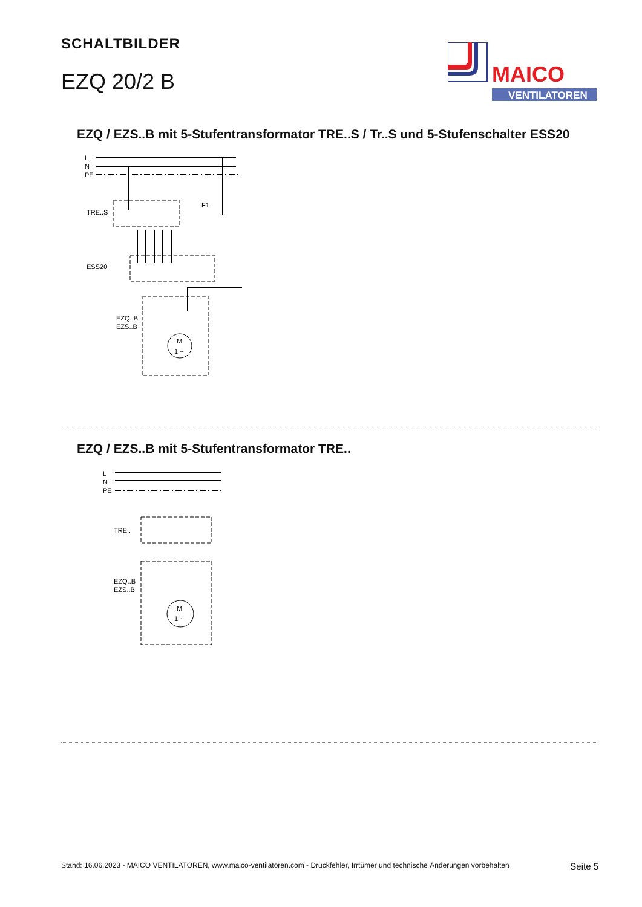SCHALTBILDER
EZQ 20/2 B
MAICO
VENTILATOREN
EZQ / EZS..B mit 5-Stufentransformator TRE..S / Tr..S und 5-Stufenschalter ESS20
L
N
PE
TRE..S
ESS20
EZQ..B
EZS..B
F1
M
1 ~
EZQ / EZS..B mit 5-Stufentransformator TRE..
L
N
PE
TRE..
EZQ..B
EZS..B
M
1 ~
Stand: 16.06.2023 - MAICO VENTILATOREN, www.maico-ventilatoren.com - Druckfehler, Irrtümer und technische Änderungen vorbehalten Seite 5